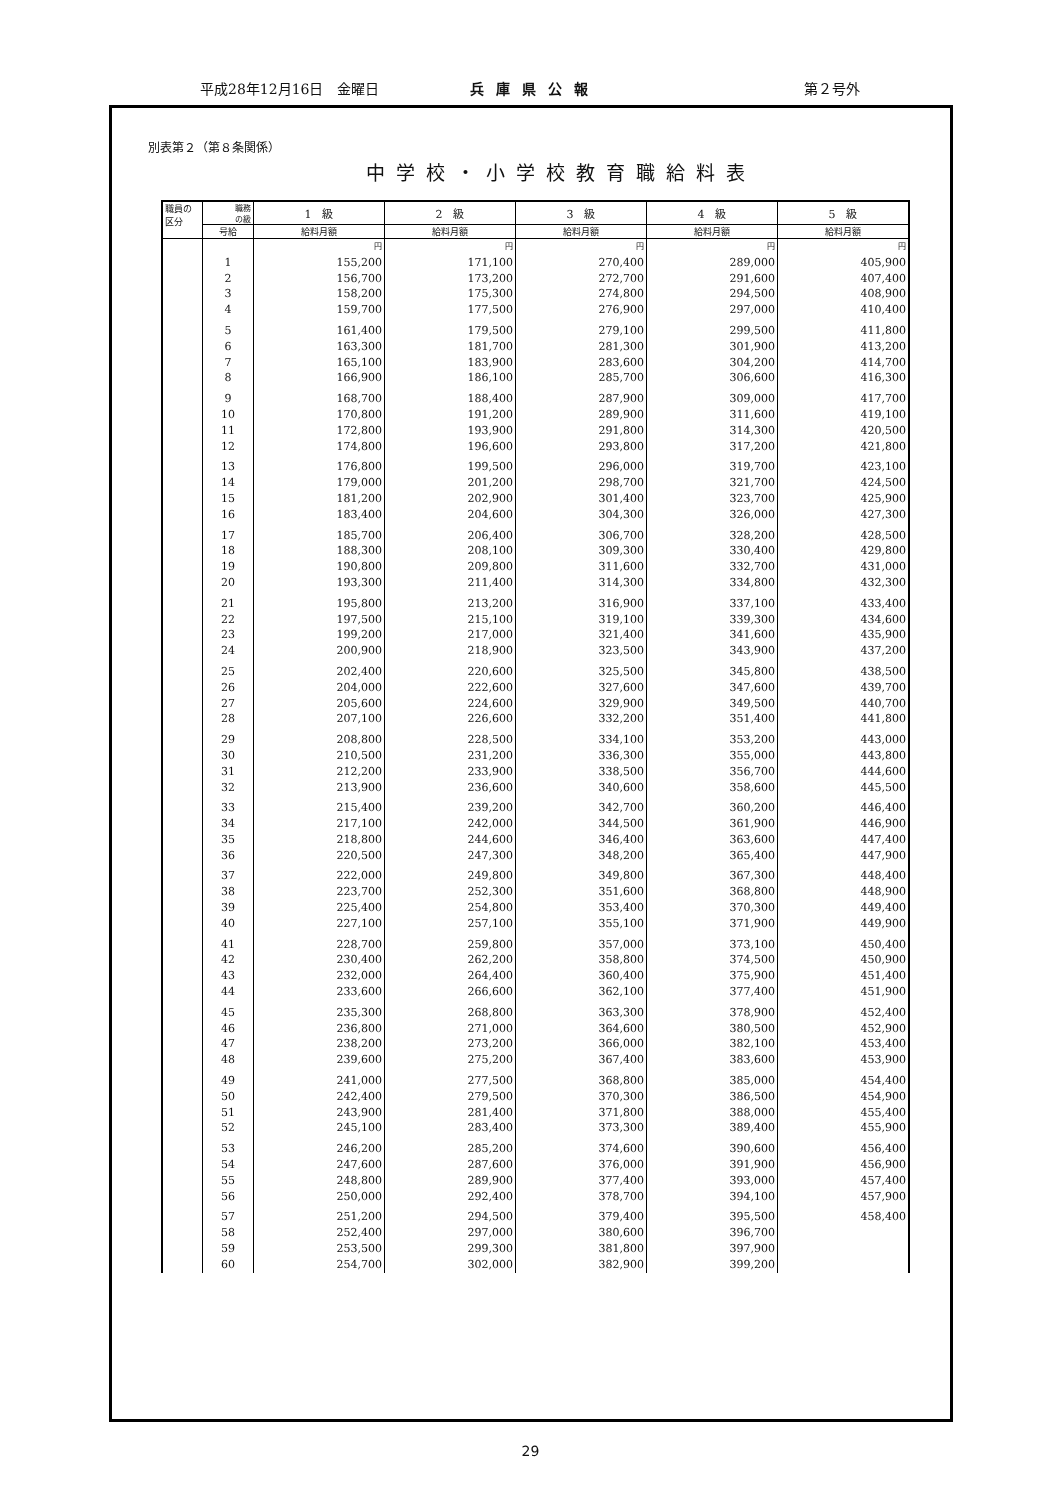平成28年12月16日　金曜日 兵庫県公報 第２号外
別表第２（第８条関係）
中学校・小学校教育職給料表
| 職員の 区分 | 職務 の級 | 1 級 | 2 級 | 3 級 | 4 級 | 5 級 |
| --- | --- | --- | --- | --- | --- | --- |
| | 号給 | 給料月額 | 給料月額 | 給料月額 | 給料月額 | 給料月額 |
| | | 円 | 円 | 円 | 円 | 円 |
| | 1 | 155,200 | 171,100 | 270,400 | 289,000 | 405,900 |
| | 2 | 156,700 | 173,200 | 272,700 | 291,600 | 407,400 |
| | 3 | 158,200 | 175,300 | 274,800 | 294,500 | 408,900 |
| | 4 | 159,700 | 177,500 | 276,900 | 297,000 | 410,400 |
| | 5 | 161,400 | 179,500 | 279,100 | 299,500 | 411,800 |
| | 6 | 163,300 | 181,700 | 281,300 | 301,900 | 413,200 |
| | 7 | 165,100 | 183,900 | 283,600 | 304,200 | 414,700 |
| | 8 | 166,900 | 186,100 | 285,700 | 306,600 | 416,300 |
| | 9 | 168,700 | 188,400 | 287,900 | 309,000 | 417,700 |
| | 10 | 170,800 | 191,200 | 289,900 | 311,600 | 419,100 |
| | 11 | 172,800 | 193,900 | 291,800 | 314,300 | 420,500 |
| | 12 | 174,800 | 196,600 | 293,800 | 317,200 | 421,800 |
| | 13 | 176,800 | 199,500 | 296,000 | 319,700 | 423,100 |
| | 14 | 179,000 | 201,200 | 298,700 | 321,700 | 424,500 |
| | 15 | 181,200 | 202,900 | 301,400 | 323,700 | 425,900 |
| | 16 | 183,400 | 204,600 | 304,300 | 326,000 | 427,300 |
| | 17 | 185,700 | 206,400 | 306,700 | 328,200 | 428,500 |
| | 18 | 188,300 | 208,100 | 309,300 | 330,400 | 429,800 |
| | 19 | 190,800 | 209,800 | 311,600 | 332,700 | 431,000 |
| | 20 | 193,300 | 211,400 | 314,300 | 334,800 | 432,300 |
| | 21 | 195,800 | 213,200 | 316,900 | 337,100 | 433,400 |
| | 22 | 197,500 | 215,100 | 319,100 | 339,300 | 434,600 |
| | 23 | 199,200 | 217,000 | 321,400 | 341,600 | 435,900 |
| | 24 | 200,900 | 218,900 | 323,500 | 343,900 | 437,200 |
| | 25 | 202,400 | 220,600 | 325,500 | 345,800 | 438,500 |
| | 26 | 204,000 | 222,600 | 327,600 | 347,600 | 439,700 |
| | 27 | 205,600 | 224,600 | 329,900 | 349,500 | 440,700 |
| | 28 | 207,100 | 226,600 | 332,200 | 351,400 | 441,800 |
| | 29 | 208,800 | 228,500 | 334,100 | 353,200 | 443,000 |
| | 30 | 210,500 | 231,200 | 336,300 | 355,000 | 443,800 |
| | 31 | 212,200 | 233,900 | 338,500 | 356,700 | 444,600 |
| | 32 | 213,900 | 236,600 | 340,600 | 358,600 | 445,500 |
| | 33 | 215,400 | 239,200 | 342,700 | 360,200 | 446,400 |
| | 34 | 217,100 | 242,000 | 344,500 | 361,900 | 446,900 |
| | 35 | 218,800 | 244,600 | 346,400 | 363,600 | 447,400 |
| | 36 | 220,500 | 247,300 | 348,200 | 365,400 | 447,900 |
| | 37 | 222,000 | 249,800 | 349,800 | 367,300 | 448,400 |
| | 38 | 223,700 | 252,300 | 351,600 | 368,800 | 448,900 |
| | 39 | 225,400 | 254,800 | 353,400 | 370,300 | 449,400 |
| | 40 | 227,100 | 257,100 | 355,100 | 371,900 | 449,900 |
| | 41 | 228,700 | 259,800 | 357,000 | 373,100 | 450,400 |
| | 42 | 230,400 | 262,200 | 358,800 | 374,500 | 450,900 |
| | 43 | 232,000 | 264,400 | 360,400 | 375,900 | 451,400 |
| | 44 | 233,600 | 266,600 | 362,100 | 377,400 | 451,900 |
| | 45 | 235,300 | 268,800 | 363,300 | 378,900 | 452,400 |
| | 46 | 236,800 | 271,000 | 364,600 | 380,500 | 452,900 |
| | 47 | 238,200 | 273,200 | 366,000 | 382,100 | 453,400 |
| | 48 | 239,600 | 275,200 | 367,400 | 383,600 | 453,900 |
| | 49 | 241,000 | 277,500 | 368,800 | 385,000 | 454,400 |
| | 50 | 242,400 | 279,500 | 370,300 | 386,500 | 454,900 |
| | 51 | 243,900 | 281,400 | 371,800 | 388,000 | 455,400 |
| | 52 | 245,100 | 283,400 | 373,300 | 389,400 | 455,900 |
| | 53 | 246,200 | 285,200 | 374,600 | 390,600 | 456,400 |
| | 54 | 247,600 | 287,600 | 376,000 | 391,900 | 456,900 |
| | 55 | 248,800 | 289,900 | 377,400 | 393,000 | 457,400 |
| | 56 | 250,000 | 292,400 | 378,700 | 394,100 | 457,900 |
| | 57 | 251,200 | 294,500 | 379,400 | 395,500 | 458,400 |
| | 58 | 252,400 | 297,000 | 380,600 | 396,700 | |
| | 59 | 253,500 | 299,300 | 381,800 | 397,900 | |
| | 60 | 254,700 | 302,000 | 382,900 | 399,200 | |
29